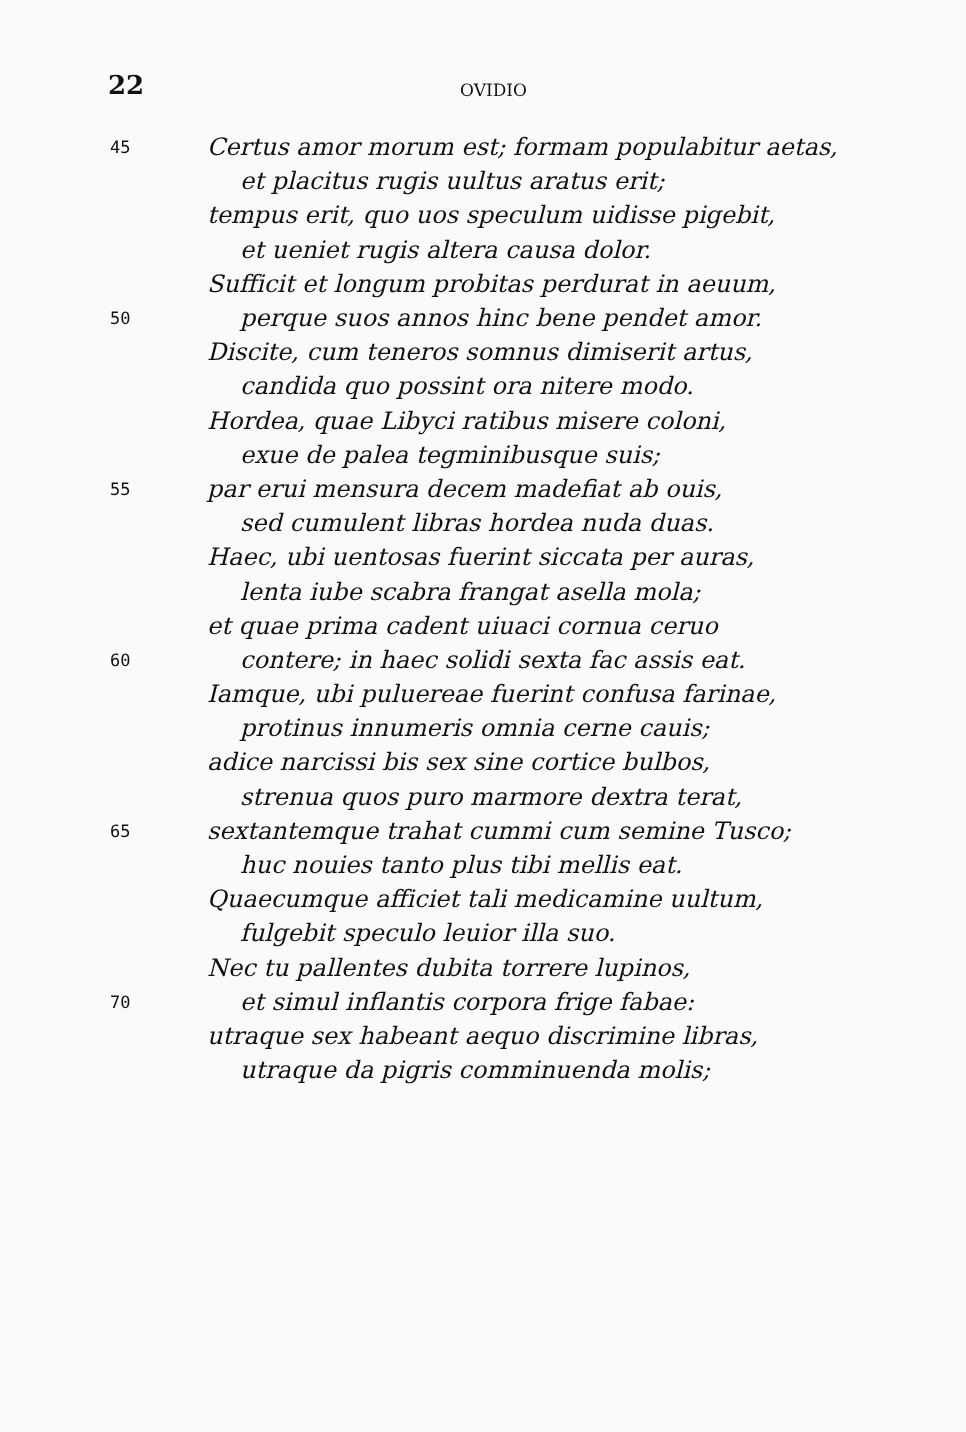22
OVIDIO
45 Certus amor morum est; formam populabitur aetas,
et placitus rugis uultus aratus erit;
tempus erit, quo uos speculum uidisse pigebit,
et ueniet rugis altera causa dolor.
Sufficit et longum probitas perdurat in aeuum,
50 perque suos annos hinc bene pendet amor.
Discite, cum teneros somnus dimiserit artus,
candida quo possint ora nitere modo.
Hordea, quae Libyci ratibus misere coloni,
exue de palea tegminibusque suis;
55 par erui mensura decem madefiat ab ouis,
sed cumulent libras hordea nuda duas.
Haec, ubi uentosas fuerint siccata per auras,
lenta iube scabra frangat asella mola;
et quae prima cadent uiuaci cornua ceruo
60 contere; in haec solidi sexta fac assis eat.
Iamque, ubi puluereae fuerint confusa farinae,
protinus innumeris omnia cerne cauis;
adice narcissi bis sex sine cortice bulbos,
strenua quos puro marmore dextra terat,
65 sextantemque trahat cummi cum semine Tusco;
huc nouies tanto plus tibi mellis eat.
Quaecumque afficiet tali medicamine uultum,
fulgebit speculo leuior illa suo.
Nec tu pallentes dubita torrere lupinos,
70 et simul inflantis corpora frige fabae:
utraque sex habeant aequo discrimine libras,
utraque da pigris comminuenda molis;